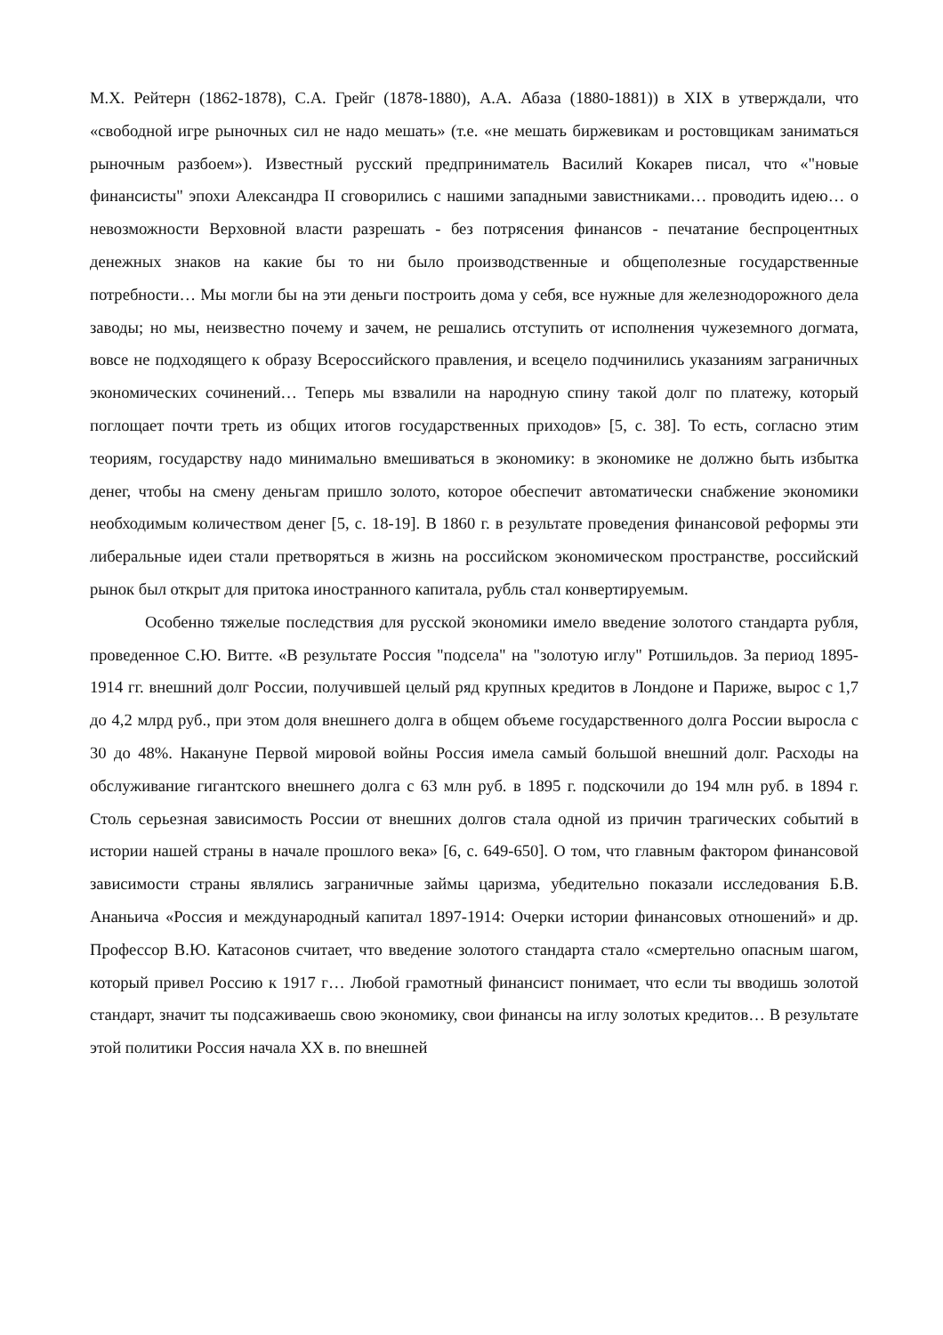М.Х. Рейтерн (1862-1878), С.А. Грейг (1878-1880), А.А. Абаза (1880-1881)) в XIX в утверждали, что «свободной игре рыночных сил не надо мешать» (т.е. «не мешать биржевикам и ростовщикам заниматься рыночным разбоем»). Известный русский предприниматель Василий Кокарев писал, что «"новые финансисты" эпохи Александра II сговорились с нашими западными завистниками… проводить идею… о невозможности Верховной власти разрешать - без потрясения финансов - печатание беспроцентных денежных знаков на какие бы то ни было производственные и общеполезные государственные потребности… Мы могли бы на эти деньги построить дома у себя, все нужные для железнодорожного дела заводы; но мы, неизвестно почему и зачем, не решались отступить от исполнения чужеземного догмата, вовсе не подходящего к образу Всероссийского правления, и всецело подчинились указаниям заграничных экономических сочинений… Теперь мы взвалили на народную спину такой долг по платежу, который поглощает почти треть из общих итогов государственных приходов» [5, с. 38]. То есть, согласно этим теориям, государству надо минимально вмешиваться в экономику: в экономике не должно быть избытка денег, чтобы на смену деньгам пришло золото, которое обеспечит автоматически снабжение экономики необходимым количеством денег [5, с. 18-19]. В 1860 г. в результате проведения финансовой реформы эти либеральные идеи стали претворяться в жизнь на российском экономическом пространстве, российский рынок был открыт для притока иностранного капитала, рубль стал конвертируемым.
Особенно тяжелые последствия для русской экономики имело введение золотого стандарта рубля, проведенное С.Ю. Витте. «В результате Россия "подсела" на "золотую иглу" Ротшильдов. За период 1895-1914 гг. внешний долг России, получившей целый ряд крупных кредитов в Лондоне и Париже, вырос с 1,7 до 4,2 млрд руб., при этом доля внешнего долга в общем объеме государственного долга России выросла с 30 до 48%. Накануне Первой мировой войны Россия имела самый большой внешний долг. Расходы на обслуживание гигантского внешнего долга с 63 млн руб. в 1895 г. подскочили до 194 млн руб. в 1894 г. Столь серьезная зависимость России от внешних долгов стала одной из причин трагических событий в истории нашей страны в начале прошлого века» [6, с. 649-650]. О том, что главным фактором финансовой зависимости страны являлись заграничные займы царизма, убедительно показали исследования Б.В. Ананьича «Россия и международный капитал 1897-1914: Очерки истории финансовых отношений» и др. Профессор В.Ю. Катасонов считает, что введение золотого стандарта стало «смертельно опасным шагом, который привел Россию к 1917 г… Любой грамотный финансист понимает, что если ты вводишь золотой стандарт, значит ты подсаживаешь свою экономику, свои финансы на иглу золотых кредитов… В результате этой политики Россия начала XX в. по внешней